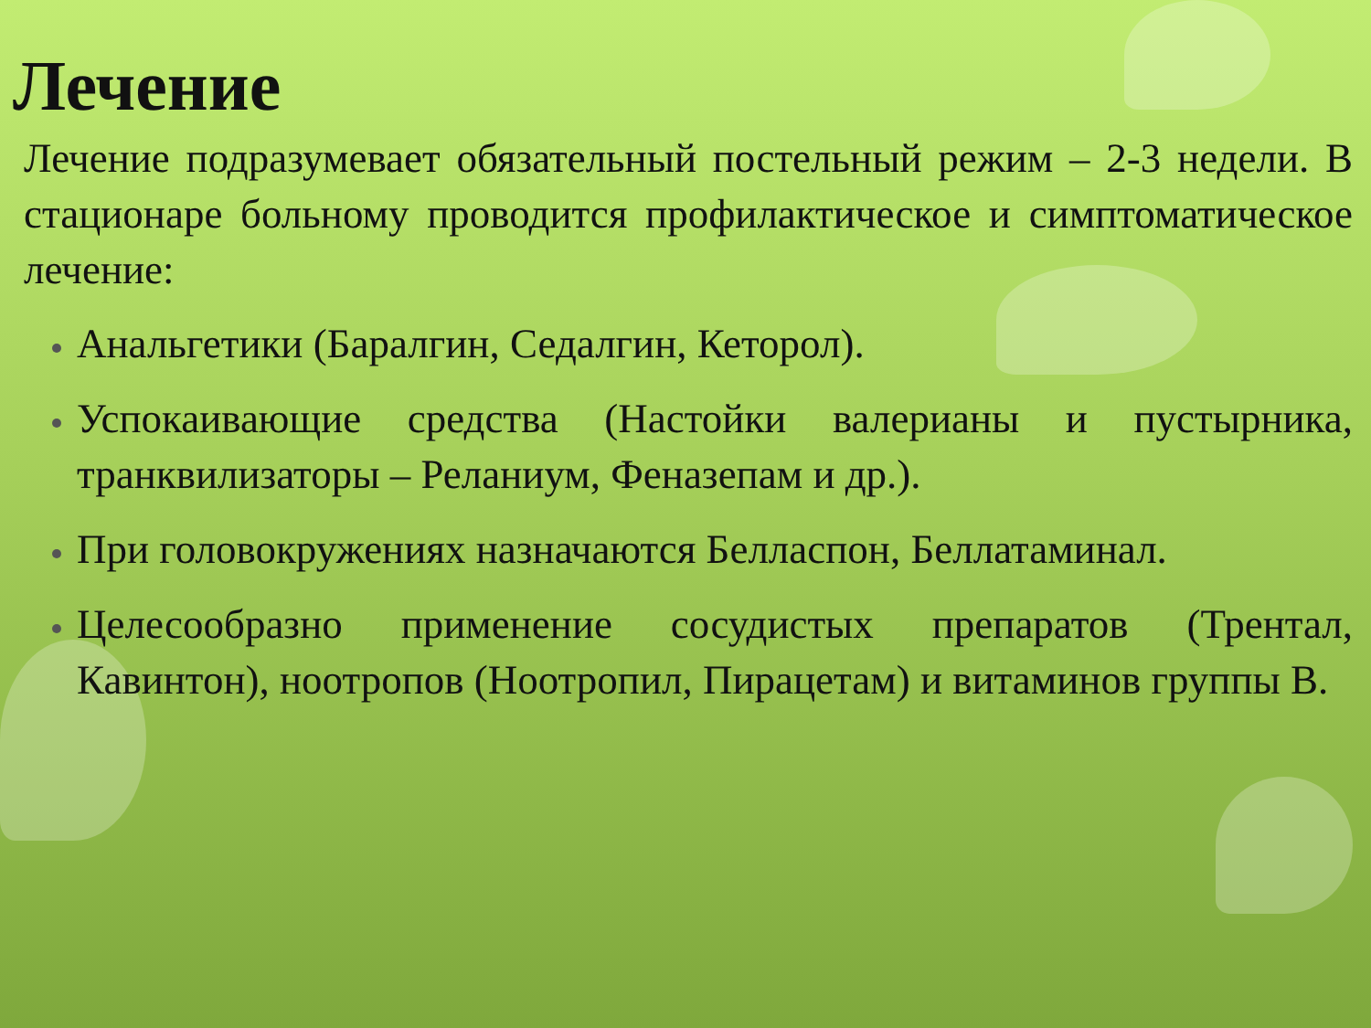Лечение
Лечение подразумевает обязательный постельный режим – 2-3 недели. В стационаре больному проводится профилактическое и симптоматическое лечение:
Анальгетики (Баралгин, Седалгин, Кеторол).
Успокаивающие средства (Настойки валерианы и пустырника, транквилизаторы – Реланиум, Феназепам и др.).
При головокружениях назначаются Белласпон, Беллатаминал.
Целесообразно применение сосудистых препаратов (Трентал, Кавинтон), ноотропов (Ноотропил, Пирацетам) и витаминов группы В.